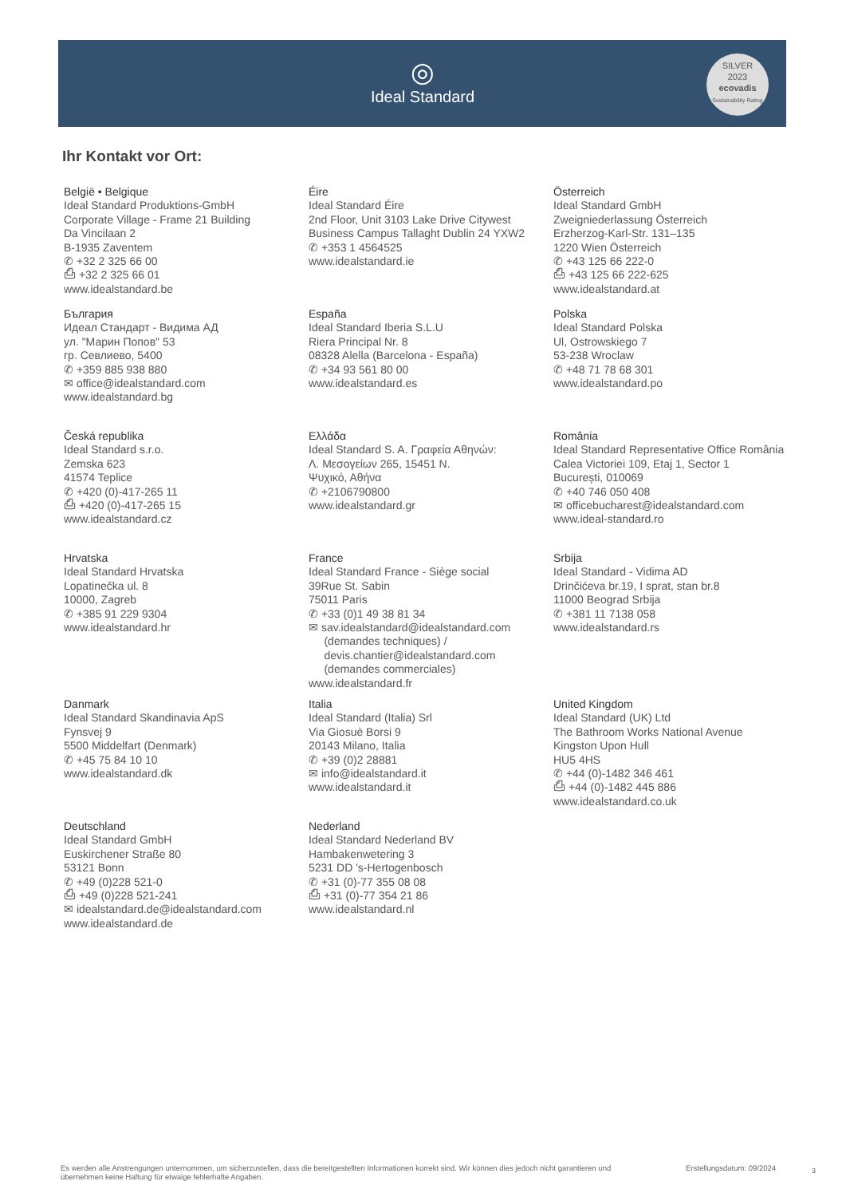◎
Ideal Standard
SILVER
2023
ecovadis
Sustainability Rating
Ihr Kontakt vor Ort:
België • Belgique
Ideal Standard Produktions-GmbH
Corporate Village - Frame 21 Building
Da Vincilaan 2
B-1935 Zaventem
✆ +32 2 325 66 00
⎙ +32 2 325 66 01
www.idealstandard.be
Éire
Ideal Standard Éire
2nd Floor, Unit 3103 Lake Drive Citywest
Business Campus Tallaght Dublin 24 YXW2
✆ +353 1 4564525
www.idealstandard.ie
Österreich
Ideal Standard GmbH
Zweigniederlassung Österreich
Erzherzog-Karl-Str. 131–135
1220 Wien Österreich
✆ +43 125 66 222-0
⎙ +43 125 66 222-625
www.idealstandard.at
България
Идеал Стандарт - Видима АД
ул. "Марин Попов" 53
гр. Севлиево, 5400
✆ +359 885 938 880
✉ office@idealstandard.com
www.idealstandard.bg
España
Ideal Standard Iberia S.L.U
Riera Principal Nr. 8
08328 Alella (Barcelona - España)
✆ +34 93 561 80 00
www.idealstandard.es
Polska
Ideal Standard Polska
Ul, Ostrowskiego 7
53-238 Wroclaw
✆ +48 71 78 68 301
www.idealstandard.po
Česká republika
Ideal Standard s.r.o.
Zemska 623
41574 Teplice
✆ +420 (0)-417-265 11
⎙ +420 (0)-417-265 15
www.idealstandard.cz
Ελλάδα
Ideal Standard S. A. Γραφεία Αθηνών:
Λ. Μεσογείων 265, 15451 N.
Ψυχικό, Αθήνα
✆ +2106790800
www.idealstandard.gr
România
Ideal Standard Representative Office România
Calea Victoriei 109, Etaj 1, Sector 1
București, 010069
✆ +40 746 050 408
✉ officebucharest@idealstandard.com
www.ideal-standard.ro
Hrvatska
Ideal Standard Hrvatska
Lopatinečka ul. 8
10000, Zagreb
✆ +385 91 229 9304
www.idealstandard.hr
France
Ideal Standard France - Siège social
39Rue St. Sabin
75011 Paris
✆ +33 (0)1 49 38 81 34
✉ sav.idealstandard@idealstandard.com
(demandes techniques) /
devis.chantier@idealstandard.com
(demandes commerciales)
www.idealstandard.fr
Srbija
Ideal Standard - Vidima AD
Drinčićeva br.19, I sprat, stan br.8
11000 Beograd Srbija
✆ +381 11 7138 058
www.idealstandard.rs
Danmark
Ideal Standard Skandinavia ApS
Fynsvej 9
5500 Middelfart (Denmark)
✆ +45 75 84 10 10
www.idealstandard.dk
Italia
Ideal Standard (Italia) Srl
Via Giosuè Borsi 9
20143 Milano, Italia
✆ +39 (0)2 28881
✉ info@idealstandard.it
www.idealstandard.it
United Kingdom
Ideal Standard (UK) Ltd
The Bathroom Works National Avenue
Kingston Upon Hull
HU5 4HS
✆ +44 (0)-1482 346 461
⎙ +44 (0)-1482 445 886
www.idealstandard.co.uk
Deutschland
Ideal Standard GmbH
Euskirchener Straße 80
53121 Bonn
✆ +49 (0)228 521-0
⎙ +49 (0)228 521-241
✉ idealstandard.de@idealstandard.com
www.idealstandard.de
Nederland
Ideal Standard Nederland BV
Hambakenwetering 3
5231 DD 's-Hertogenbosch
✆ +31 (0)-77 355 08 08
⎙ +31 (0)-77 354 21 86
www.idealstandard.nl
Es werden alle Anstrengungen unternommen, um sicherzustellen, dass die bereitgestellten Informationen korrekt sind. Wir können dies jedoch nicht garantieren und übernehmen keine Haftung für etwaige fehlerhafte Angaben.
Erstellungsdatum: 09/2024 3